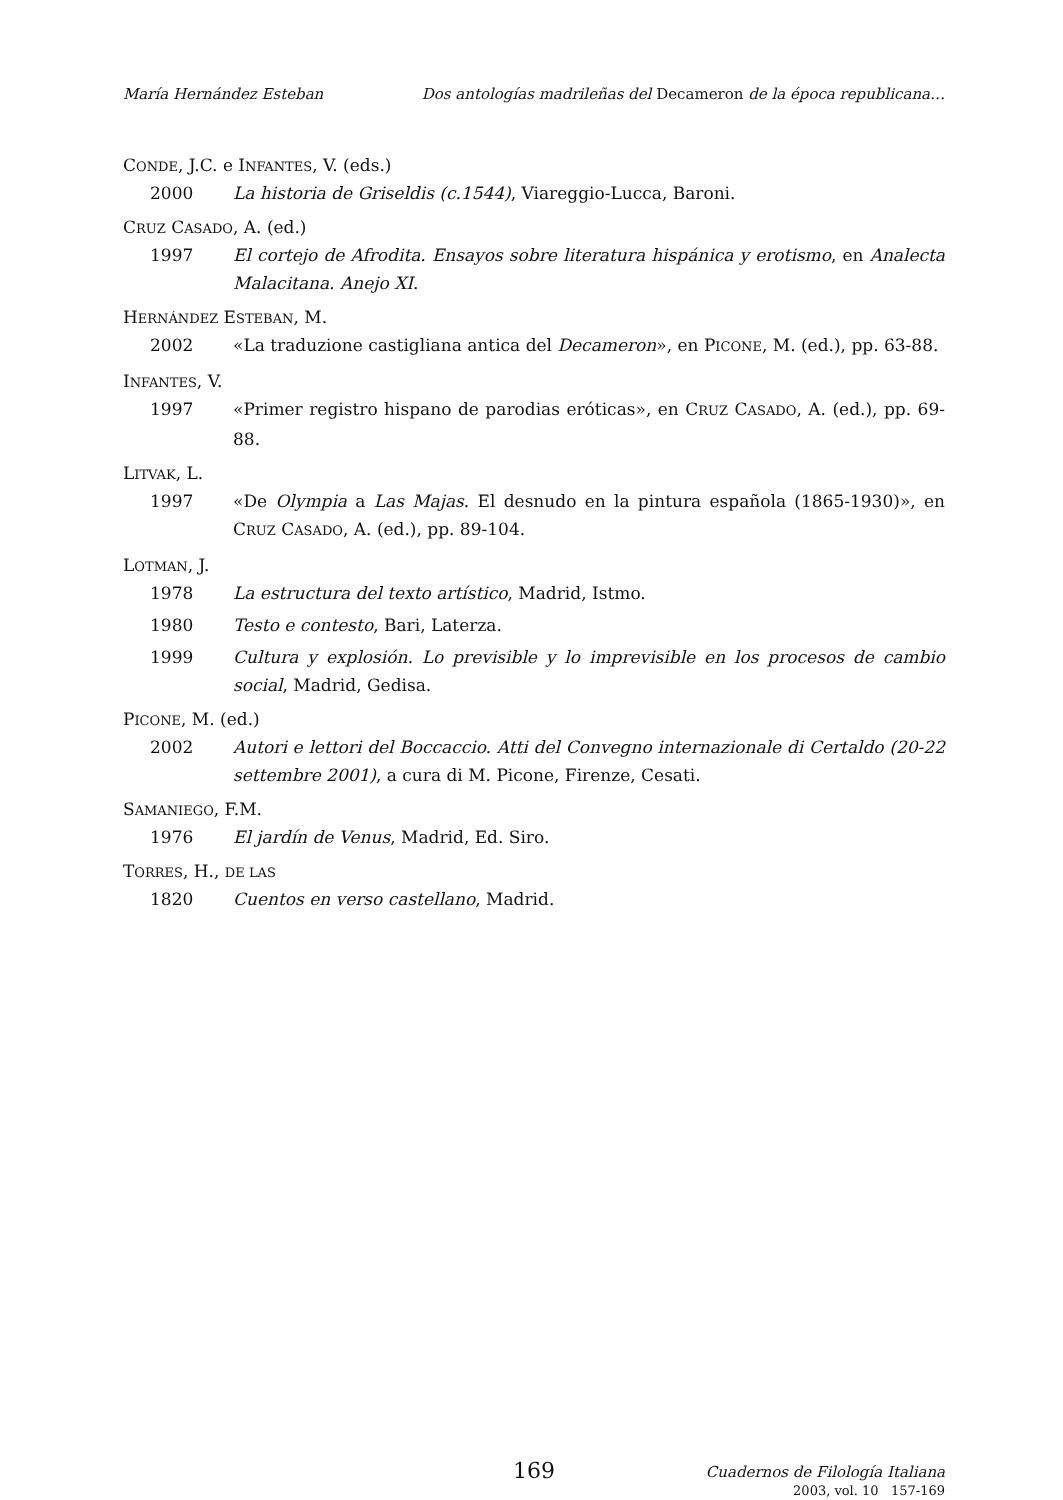María Hernández Esteban Dos antologías madrileñas del Decameron de la época republicana…
CONDE, J.C. e INFANTES, V. (eds.)
2000 La historia de Griseldis (c.1544), Viareggio-Lucca, Baroni.
CRUZ CASADO, A. (ed.)
1997 El cortejo de Afrodita. Ensayos sobre literatura hispánica y erotismo, en Analecta Malacitana. Anejo XI.
HERNÁNDEZ ESTEBAN, M.
2002 «La traduzione castigliana antica del Decameron», en PICONE, M. (ed.), pp. 63-88.
INFANTES, V.
1997 «Primer registro hispano de parodias eróticas», en CRUZ CASADO, A. (ed.), pp. 69-88.
LITVAK, L.
1997 «De Olympia a Las Majas. El desnudo en la pintura española (1865-1930)», en CRUZ CASADO, A. (ed.), pp. 89-104.
LOTMAN, J.
1978 La estructura del texto artístico, Madrid, Istmo.
1980 Testo e contesto, Bari, Laterza.
1999 Cultura y explosión. Lo previsible y lo imprevisible en los procesos de cambio social, Madrid, Gedisa.
PICONE, M. (ed.)
2002 Autori e lettori del Boccaccio. Atti del Convegno internazionale di Certaldo (20-22 settembre 2001), a cura di M. Picone, Firenze, Cesati.
SAMANIEGO, F.M.
1976 El jardín de Venus, Madrid, Ed. Siro.
TORRES, H., DE LAS
1820 Cuentos en verso castellano, Madrid.
169
Cuadernos de Filología Italiana
2003, vol. 10 157-169